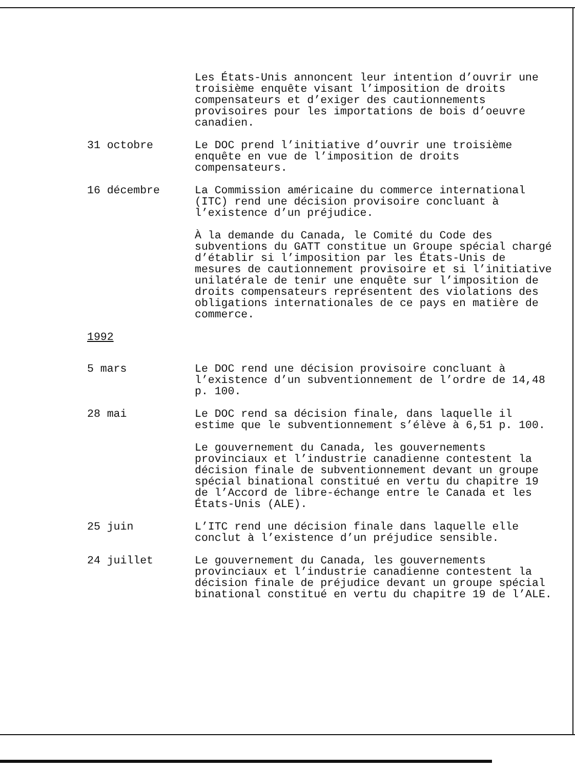Les États-Unis annoncent leur intention d’ouvrir une troisième enquête visant l’imposition de droits compensateurs et d’exiger des cautionnements provisoires pour les importations de bois d’oeuvre canadien.
31 octobre Le DOC prend l’initiative d’ouvrir une troisième enquête en vue de l’imposition de droits compensateurs.
16 décembre La Commission américaine du commerce international (ITC) rend une décision provisoire concluant à l’existence d’un préjudice.
À la demande du Canada, le Comité du Code des subventions du GATT constitue un Groupe spécial chargé d’établir si l’imposition par les États-Unis de mesures de cautionnement provisoire et si l’initiative unilatérale de tenir une enquête sur l’imposition de droits compensateurs représentent des violations des obligations internationales de ce pays en matière de commerce.
1992
5 mars Le DOC rend une décision provisoire concluant à l’existence d’un subventionnement de l’ordre de 14,48 p. 100.
28 mai Le DOC rend sa décision finale, dans laquelle il estime que le subventionnement s’élève à 6,51 p. 100.
Le gouvernement du Canada, les gouvernements provinciaux et l’industrie canadienne contestent la décision finale de subventionnement devant un groupe spécial binational constitué en vertu du chapitre 19 de l’Accord de libre-échange entre le Canada et les États-Unis (ALE).
25 juin L’ITC rend une décision finale dans laquelle elle conclut à l’existence d’un préjudice sensible.
24 juillet Le gouvernement du Canada, les gouvernements provinciaux et l’industrie canadienne contestent la décision finale de préjudice devant un groupe spécial binational constitué en vertu du chapitre 19 de l’ALE.